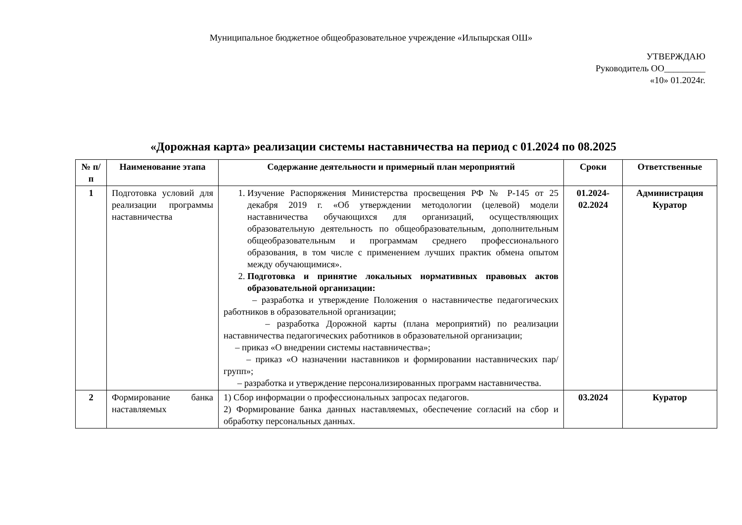Муниципальное бюджетное общеобразовательное учреждение «Ильпырская ОШ»
УТВЕРЖДАЮ
Руководитель ОО_________
«10» 01.2024г.
«Дорожная карта» реализации системы наставничества на период с 01.2024 по 08.2025
| № п/п | Наименование этапа | Содержание деятельности и примерный план мероприятий | Сроки | Ответственные |
| --- | --- | --- | --- | --- |
| 1 | Подготовка условий для реализации программы наставничества | 1. Изучение Распоряжения Министерства просвещения РФ № Р-145 от 25 декабря 2019 г. «Об утверждении методологии (целевой) модели наставничества обучающихся для организаций, осуществляющих образовательную деятельность по общеобразовательным, дополнительным общеобразовательным и программам среднего профессионального образования, в том числе с применением лучших практик обмена опытом между обучающимися». 2. Подготовка и принятие локальных нормативных правовых актов образовательной организации: – разработка и утверждение Положения о наставничестве педагогических работников в образовательной организации; – разработка Дорожной карты (плана мероприятий) по реализации наставничества педагогических работников в образовательной организации; – приказ «О внедрении системы наставничества»; – приказ «О назначении наставников и формировании наставнических пар/групп»; – разработка и утверждение персонализированных программ наставничества. | 01.2024- 02.2024 | Администрация Куратор |
| 2 | Формирование банка наставляемых | 1) Сбор информации о профессиональных запросах педагогов. 2) Формирование банка данных наставляемых, обеспечение согласий на сбор и обработку персональных данных. | 03.2024 | Куратор |